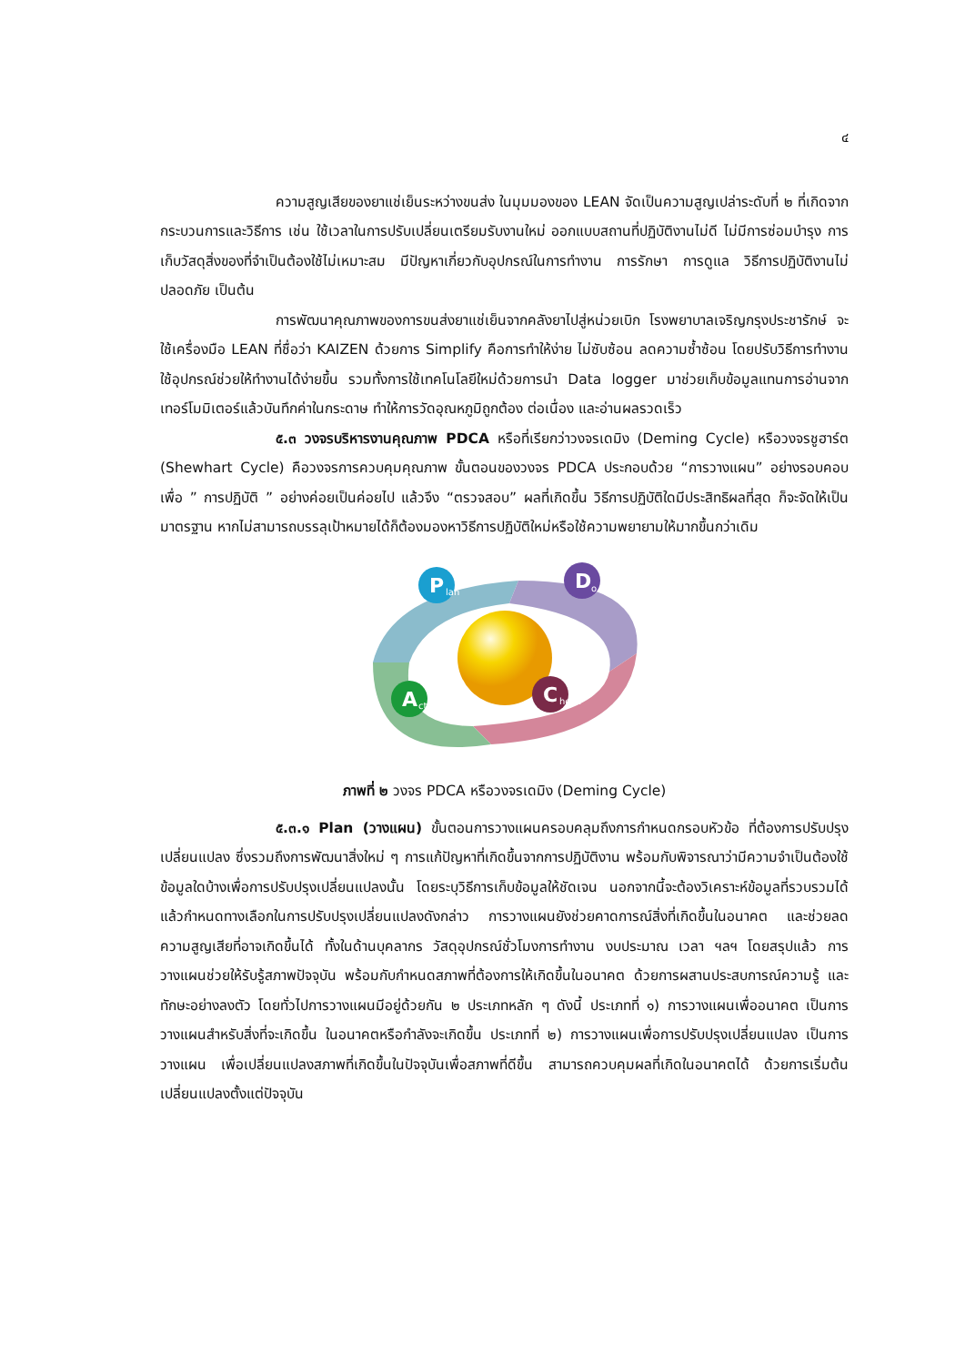๔
ความสูญเสียของยาแช่เย็นระหว่างขนส่ง ในมุมมองของ LEAN จัดเป็นความสูญเปล่าระดับที่ ๒ ที่เกิดจากกระบวนการและวิธีการ เช่น ใช้เวลาในการปรับเปลี่ยนเตรียมรับงานใหม่ ออกแบบสถานที่ปฏิบัติงานไม่ดี ไม่มีการซ่อมบำรุง การเก็บวัสดุสิ่งของที่จำเป็นต้องใช้ไม่เหมาะสม มีปัญหาเกี่ยวกับอุปกรณ์ในการทำงาน การรักษา การดูแล วิธีการปฏิบัติงานไม่ปลอดภัย เป็นต้น
การพัฒนาคุณภาพของการขนส่งยาแช่เย็นจากคลังยาไปสู่หน่วยเบิก โรงพยาบาลเจริญกรุงประชารักษ์ จะใช้เครื่องมือ LEAN ที่ชื่อว่า KAIZEN ด้วยการ Simplify คือการทำให้ง่าย ไม่ซับซ้อน ลดความซ้ำซ้อน โดยปรับวิธีการทำงาน ใช้อุปกรณ์ช่วยให้ทำงานได้ง่ายขึ้น รวมทั้งการใช้เทคโนโลยีใหม่ด้วยการนำ Data logger มาช่วยเก็บข้อมูลแทนการอ่านจากเทอร์โมมิเตอร์แล้วบันทึกค่าในกระดาษ ทำให้การวัดอุณหภูมิถูกต้อง ต่อเนื่อง และอ่านผลรวดเร็ว
๕.๓ วงจรบริหารงานคุณภาพ PDCA หรือที่เรียกว่าวงจรเดมิง (Deming Cycle) หรือวงจรชูฮาร์ต (Shewhart Cycle) คือวงจรการควบคุมคุณภาพ ขั้นตอนของวงจร PDCA ประกอบด้วย “การวางแผน” อย่างรอบคอบ เพื่อ ” การปฏิบัติ ” อย่างค่อยเป็นค่อยไป แล้วจึง “ตรวจสอบ” ผลที่เกิดขึ้น วิธีการปฏิบัติใดมีประสิทธิผลที่สุด ก็จะจัดให้เป็นมาตรฐาน หากไม่สามารถบรรลุเป้าหมายได้ก็ต้องมองหาวิธีการปฏิบัติใหม่หรือใช้ความพยายามให้มากขึ้นกว่าเดิม
P
lan
D
o
C
heck
A
ct
ภาพที่ ๒ วงจร PDCA หรือวงจรเดมิง (Deming Cycle)
๕.๓.๑ Plan (วางแผน) ขั้นตอนการวางแผนครอบคลุมถึงการกำหนดกรอบหัวข้อ ที่ต้องการปรับปรุงเปลี่ยนแปลง ซึ่งรวมถึงการพัฒนาสิ่งใหม่ ๆ การแก้ปัญหาที่เกิดขึ้นจากการปฏิบัติงาน พร้อมกับพิจารณาว่ามีความจำเป็นต้องใช้ข้อมูลใดบ้างเพื่อการปรับปรุงเปลี่ยนแปลงนั้น โดยระบุวิธีการเก็บข้อมูลให้ชัดเจน นอกจากนี้จะต้องวิเคราะห์ข้อมูลที่รวบรวมได้แล้วกำหนดทางเลือกในการปรับปรุงเปลี่ยนแปลงดังกล่าว การวางแผนยังช่วยคาดการณ์สิ่งที่เกิดขึ้นในอนาคต และช่วยลดความสูญเสียที่อาจเกิดขึ้นได้ ทั้งในด้านบุคลากร วัสดุอุปกรณ์ชั่วโมงการทำงาน งบประมาณ เวลา ฯลฯ โดยสรุปแล้ว การวางแผนช่วยให้รับรู้สภาพปัจจุบัน พร้อมกับกำหนดสภาพที่ต้องการให้เกิดขึ้นในอนาคต ด้วยการผสานประสบการณ์ความรู้ และทักษะอย่างลงตัว โดยทั่วไปการวางแผนมีอยู่ด้วยกัน ๒ ประเภทหลัก ๆ ดังนี้ ประเภทที่ ๑) การวางแผนเพื่ออนาคต เป็นการวางแผนสำหรับสิ่งที่จะเกิดขึ้น ในอนาคตหรือกำลังจะเกิดขึ้น ประเภทที่ ๒) การวางแผนเพื่อการปรับปรุงเปลี่ยนแปลง เป็นการวางแผน เพื่อเปลี่ยนแปลงสภาพที่เกิดขึ้นในปัจจุบันเพื่อสภาพที่ดีขึ้น สามารถควบคุมผลที่เกิดในอนาคตได้ ด้วยการเริ่มต้นเปลี่ยนแปลงตั้งแต่ปัจจุบัน